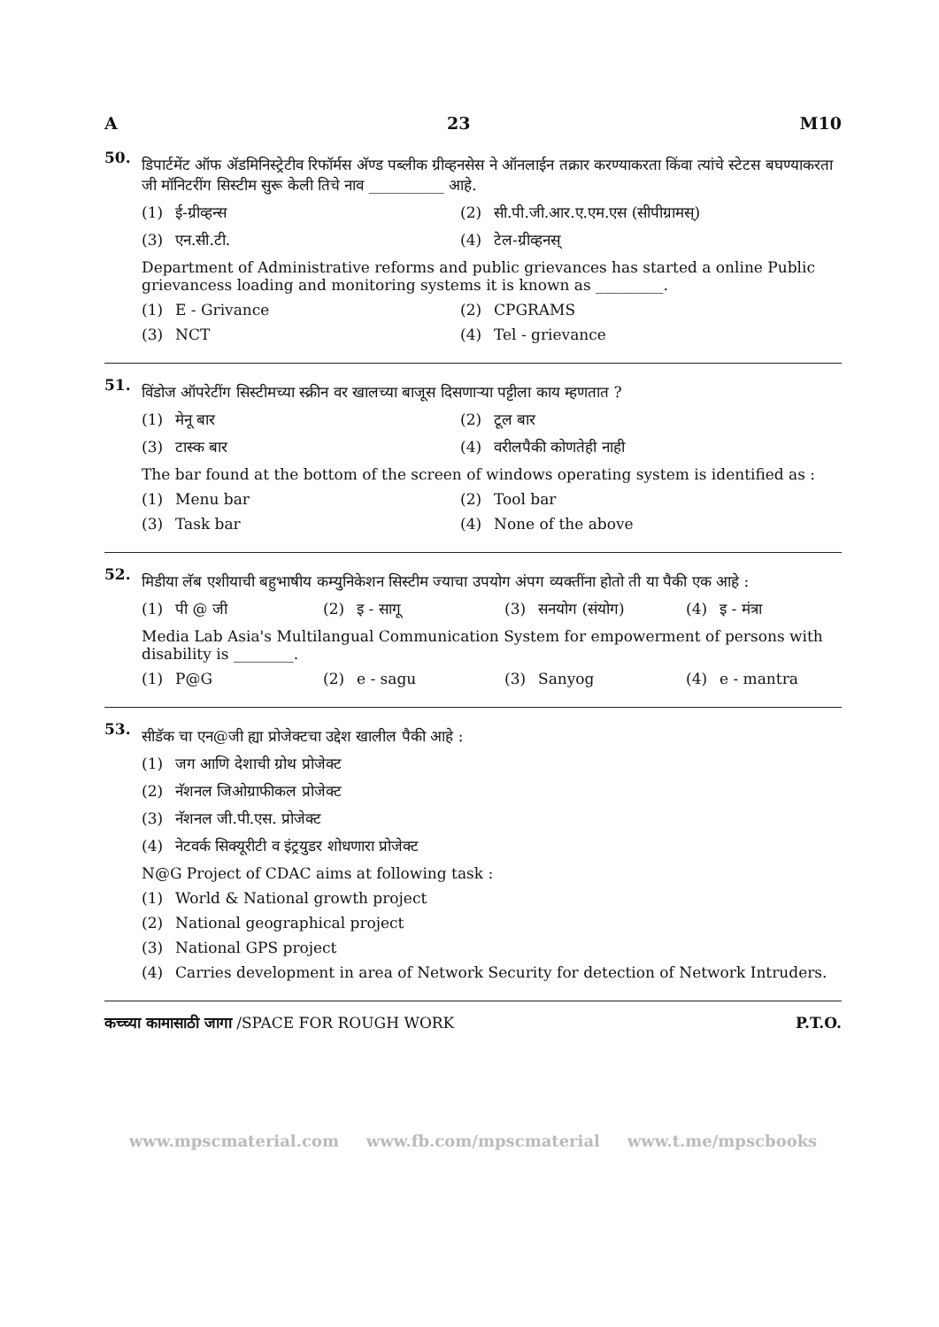A 23 M10
50.
डिपार्टमेंट ऑफ ॲडमिनिस्ट्रेटीव रिफॉर्मस अ‍ॅण्ड पब्लीक ग्रीव्हनसेस ने ऑनलाईन तक्रार करण्याकरता किंवा त्यांचे स्टेटस बघण्याकरता जी मॉनिटरींग सिस्टीम सुरू केली तिचे नाव __________ आहे.
(1) ई-ग्रीव्हन्स (2) सी.पी.जी.आर.ए.एम.एस (सीपीग्रामस्)
(3) एन.सी.टी. (4) टेल-ग्रीव्हनस्
Department of Administrative reforms and public grievances has started a online Public grievancess loading and monitoring systems it is known as _________.
(1) E - Grivance (2) CPGRAMS
(3) NCT (4) Tel - grievance
51.
विंडोज ऑपरेटींग सिस्टीमच्या स्क्रीन वर खालच्या बाजूस दिसणाऱ्या पट्टीला काय म्हणतात ?
(1) मेनू बार (2) टूल बार
(3) टास्क बार (4) वरीलपैकी कोणतेही नाही
The bar found at the bottom of the screen of windows operating system is identified as :
(1) Menu bar (2) Tool bar
(3) Task bar (4) None of the above
52.
मिडीया लॅब एशीयाची बहुभाषीय कम्युनिकेशन सिस्टीम ज्याचा उपयोग अंपग व्यक्तींना होतो ती या पैकी एक आहे :
(1) पी @ जी (2) इ - सागू (3) सनयोग (संयोग) (4) इ - मंत्रा
Media Lab Asia's Multilangual Communication System for empowerment of persons with disability is ________.
(1) P@G (2) e - sagu (3) Sanyog (4) e - mantra
53.
सीडॅक चा एन@जी ह्या प्रोजेक्टचा उद्देश खालील पैकी आहे :
(1) जग आणि देशाची ग्रोथ प्रोजेक्ट
(2) नॅशनल जिओग्राफीकल प्रोजेक्ट
(3) नॅशनल जी.पी.एस. प्रोजेक्ट
(4) नेटवर्क सिक्यूरीटी व इंट्रयुडर शोधणारा प्रोजेक्ट
N@G Project of CDAC aims at following task :
(1) World & National growth project
(2) National geographical project
(3) National GPS project
(4) Carries development in area of Network Security for detection of Network Intruders.
कच्च्या कामासाठी जागा /SPACE FOR ROUGH WORK P.T.O.
www.mpscmaterial.com www.fb.com/mpscmaterial www.t.me/mpscbooks